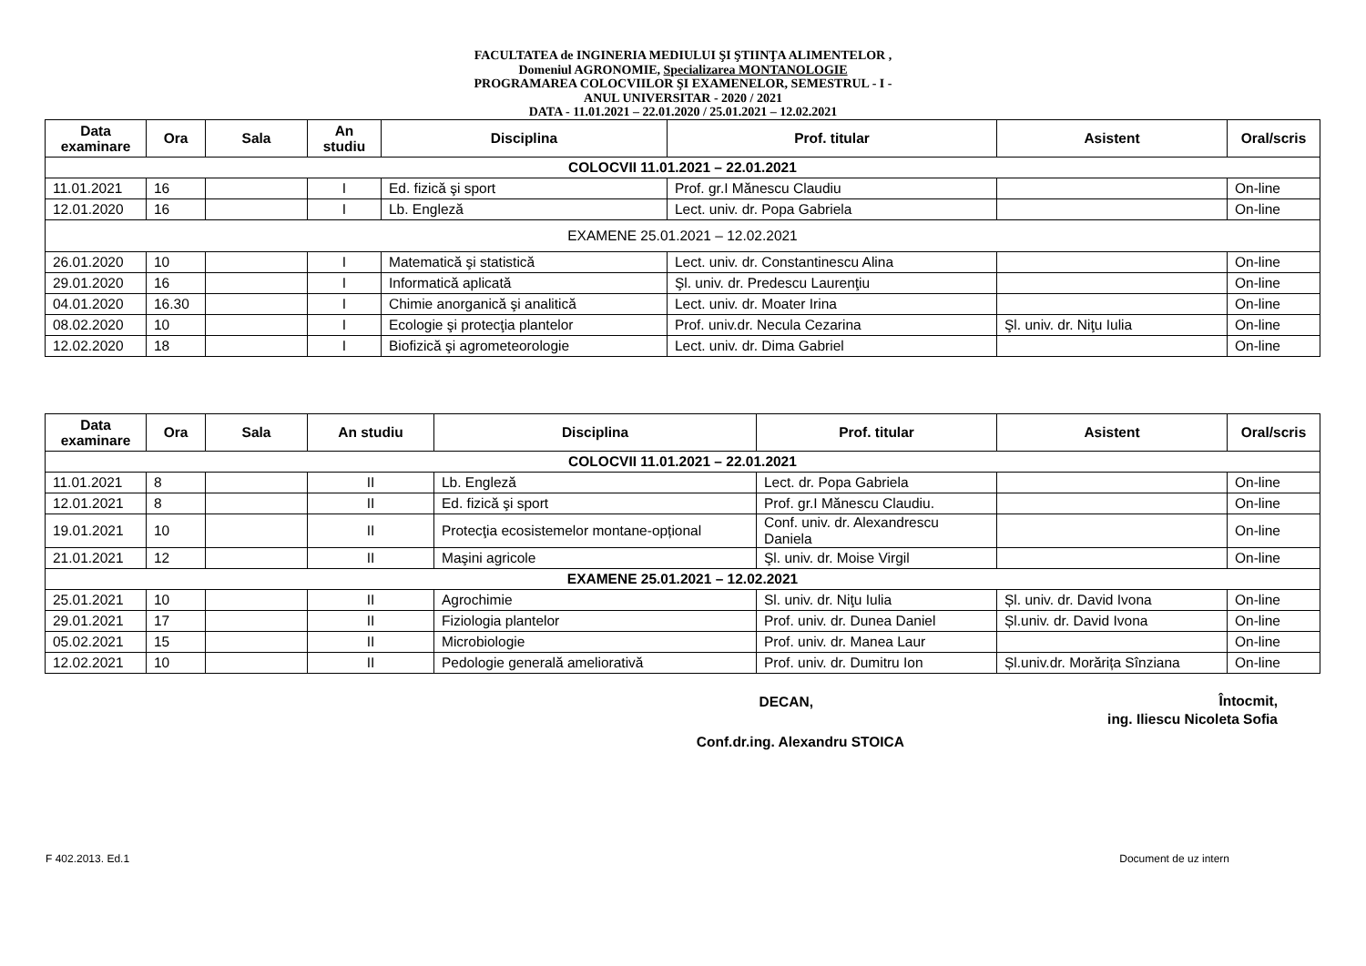FACULTATEA de INGINERIA MEDIULUI ŞI ŞTIINŢA ALIMENTELOR ,
Domeniul AGRONOMIE, Specializarea MONTANOLOGIE
PROGRAMAREA COLOCVIILOR ŞI EXAMENELOR, SEMESTRUL - I -
ANUL UNIVERSITAR - 2020 / 2021
DATA - 11.01.2021 – 22.01.2020 / 25.01.2021 – 12.02.2021
| Data examinare | Ora | Sala | An studiu | Disciplina | Prof. titular | Asistent | Oral/scris |
| --- | --- | --- | --- | --- | --- | --- | --- |
| COLOCVII 11.01.2021 – 22.01.2021 | | | | | | | |
| 11.01.2021 | 16 | | I | Ed. fizică şi sport | Prof. gr.I Mănescu Claudiu | | On-line |
| 12.01.2020 | 16 | | I | Lb. Engleză | Lect. univ. dr. Popa Gabriela | | On-line |
| EXAMENE 25.01.2021 – 12.02.2021 | | | | | | | |
| 26.01.2020 | 10 | | I | Matematică şi statistică | Lect. univ. dr. Constantinescu Alina | | On-line |
| 29.01.2020 | 16 | | I | Informatică aplicată | Şl. univ. dr. Predescu Laurenţiu | | On-line |
| 04.01.2020 | 16.30 | | I | Chimie anorganică şi analitică | Lect. univ. dr. Moater Irina | | On-line |
| 08.02.2020 | 10 | | I | Ecologie şi protecţia plantelor | Prof. univ.dr. Necula Cezarina | Şl. univ. dr. Niţu Iulia | On-line |
| 12.02.2020 | 18 | | I | Biofizică şi agrometeorologie | Lect. univ. dr. Dima Gabriel | | On-line |
| Data examinare | Ora | Sala | An studiu | Disciplina | Prof. titular | Asistent | Oral/scris |
| --- | --- | --- | --- | --- | --- | --- | --- |
| COLOCVII 11.01.2021 – 22.01.2021 | | | | | | | |
| 11.01.2021 | 8 | | II | Lb. Engleză | Lect. dr. Popa Gabriela | | On-line |
| 12.01.2021 | 8 | | II | Ed. fizică şi sport | Prof. gr.I Mănescu Claudiu. | | On-line |
| 19.01.2021 | 10 | | II | Protecţia ecosistemelor montane-opțional | Conf. univ. dr. Alexandrescu Daniela | | On-line |
| 21.01.2021 | 12 | | II | Maşini agricole | Şl. univ. dr. Moise Virgil | | On-line |
| EXAMENE 25.01.2021 – 12.02.2021 | | | | | | | |
| 25.01.2021 | 10 | | II | Agrochimie | Sl. univ. dr. Niţu Iulia | Șl. univ. dr. David Ivona | On-line |
| 29.01.2021 | 17 | | II | Fiziologia plantelor | Prof. univ. dr. Dunea Daniel | Șl.univ. dr. David Ivona | On-line |
| 05.02.2021 | 15 | | II | Microbiologie | Prof. univ. dr. Manea Laur | | On-line |
| 12.02.2021 | 10 | | II | Pedologie generală ameliorativă | Prof. univ. dr. Dumitru Ion | Șl.univ.dr. Morărița Sînziana | On-line |
DECAN,
Conf.dr.ing. Alexandru STOICA
Întocmit,
ing. Iliescu Nicoleta Sofia
F 402.2013. Ed.1 Document de uz intern